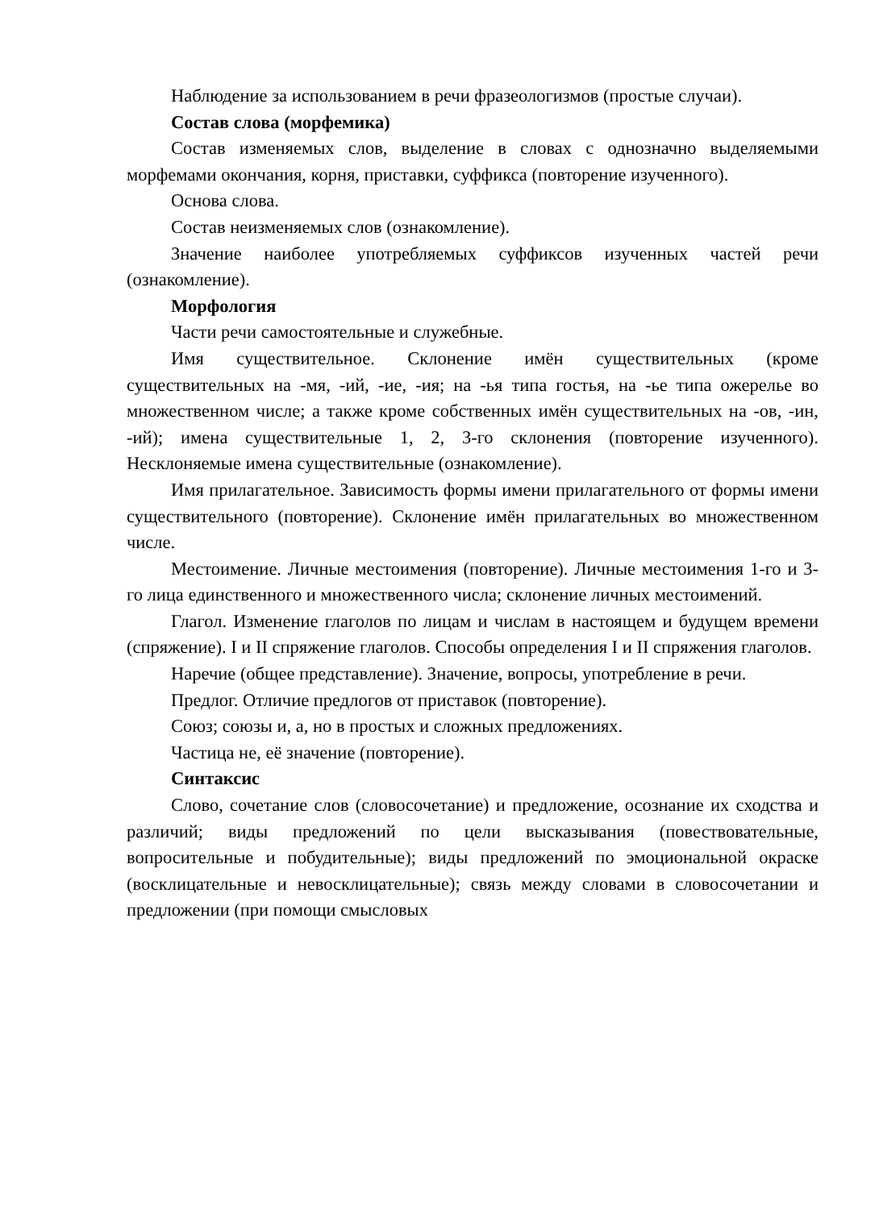Наблюдение за использованием в речи фразеологизмов (простые случаи).
Состав слова (морфемика)
Состав изменяемых слов, выделение в словах с однозначно выделяемыми морфемами окончания, корня, приставки, суффикса (повторение изученного).
Основа слова.
Состав неизменяемых слов (ознакомление).
Значение наиболее употребляемых суффиксов изученных частей речи (ознакомление).
Морфология
Части речи самостоятельные и служебные.
Имя существительное. Склонение имён существительных (кроме существительных на -мя, -ий, -ие, -ия; на -ья типа гостья, на -ье типа ожерелье во множественном числе; а также кроме собственных имён существительных на -ов, -ин, -ий); имена существительные 1, 2, 3-го склонения (повторение изученного). Несклоняемые имена существительные (ознакомление).
Имя прилагательное. Зависимость формы имени прилагательного от формы имени существительного (повторение). Склонение имён прилагательных во множественном числе.
Местоимение. Личные местоимения (повторение). Личные местоимения 1-го и 3-го лица единственного и множественного числа; склонение личных местоимений.
Глагол. Изменение глаголов по лицам и числам в настоящем и будущем времени (спряжение). I и II спряжение глаголов. Способы определения I и II спряжения глаголов.
Наречие (общее представление). Значение, вопросы, употребление в речи.
Предлог. Отличие предлогов от приставок (повторение).
Союз; союзы и, а, но в простых и сложных предложениях.
Частица не, её значение (повторение).
Синтаксис
Слово, сочетание слов (словосочетание) и предложение, осознание их сходства и различий; виды предложений по цели высказывания (повествовательные, вопросительные и побудительные); виды предложений по эмоциональной окраске (восклицательные и невосклицательные); связь между словами в словосочетании и предложении (при помощи смысловых